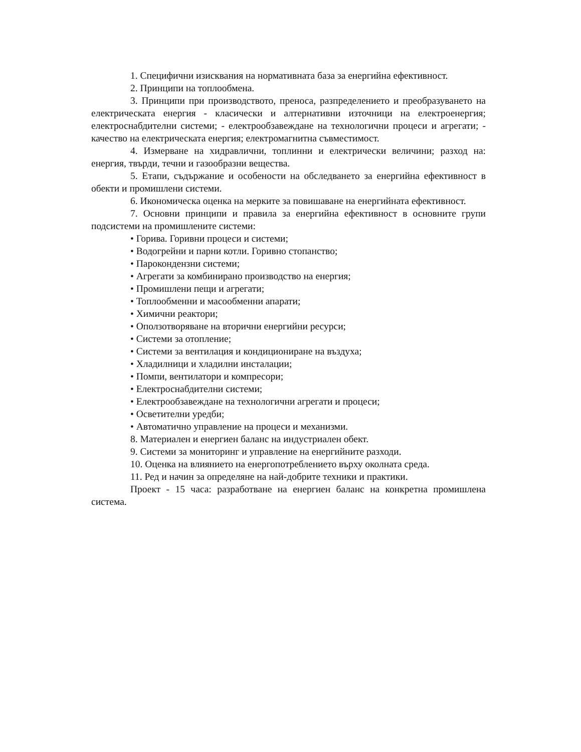1. Специфични изисквания на нормативната база за енергийна ефективност.
2. Принципи на топлообмена.
3. Принципи при производството, преноса, разпределението и преобразуването на електрическата енергия - класически и алтернативни източници на електроенергия; електроснабдителни системи; - електрообзавеждане на технологични процеси и агрегати; - качество на електрическата енергия; електромагнитна съвместимост.
4. Измерване на хидравлични, топлинни и електрически величини; разход на: енергия, твърди, течни и газообразни вещества.
5. Етапи, съдържание и особености на обследването за енергийна ефективност в обекти и промишлени системи.
6. Икономическа оценка на мерките за повишаване на енергийната ефективност.
7. Основни принципи и правила за енергийна ефективност в основните групи подсистеми на промишлените системи:
• Горива. Горивни процеси и системи;
• Водогрейни и парни котли. Горивно стопанство;
• Парокондензни системи;
• Агрегати за комбинирано производство на енергия;
• Промишлени пещи и агрегати;
• Топлообменни и масообменни апарати;
• Химични реактори;
• Оползотворяване на вторични енергийни ресурси;
• Системи за отопление;
• Системи за вентилация и кондициониране на въздуха;
• Хладилници и хладилни инсталации;
• Помпи, вентилатори и компресори;
• Електроснабдителни системи;
• Електрообзавеждане на технологични агрегати и процеси;
• Осветителни уредби;
• Автоматично управление на процеси и механизми.
8. Материален и енергиен баланс на индустриален обект.
9. Системи за мониторинг и управление на енергийните разходи.
10. Оценка на влиянието на енергопотреблението върху околната среда.
11. Ред и начин за определяне на най-добрите техники и практики.
Проект - 15 часа: разработване на енергиен баланс на конкретна промишлена система.